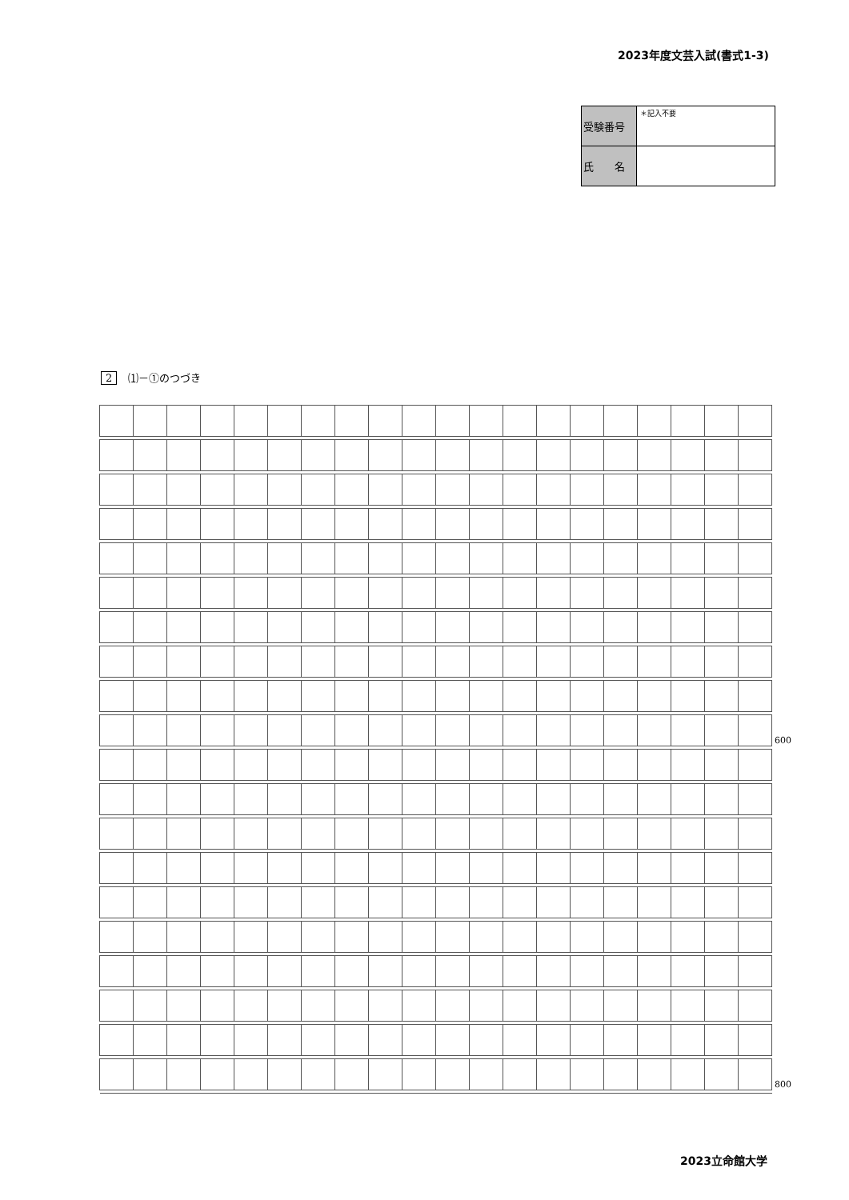2023年度文芸入試(書式1-3)
| 受験番号 | ＊記入不要 |
| 氏 名 | |
2 ⑴－①のつづき
| | | | | | | | | | | | | | | | | | | | | 600 |
| | | | | | | | | | | | | | | | | | | | | 800 |
2023立命館大学